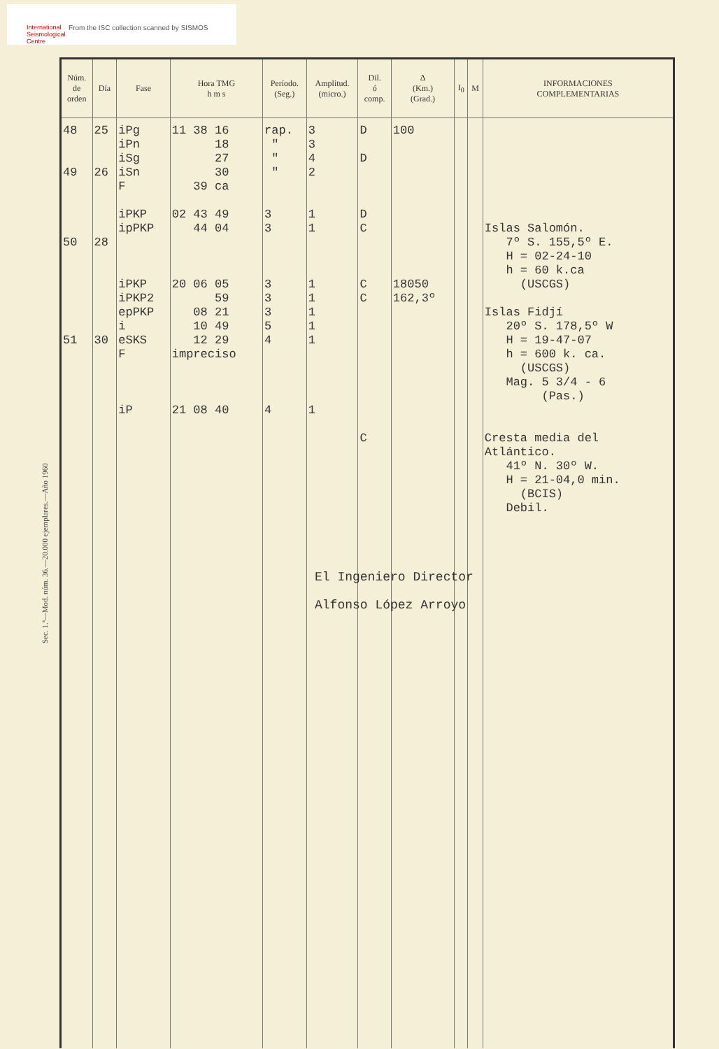International
Seismological
Centre
From the ISC collection scanned by SISMOS
Sec. 1.ª—Mod. núm. 36.—20.000 ejemplares.—Año 1960
| Núm. de orden | Día | Fase | Hora TMG h m s | Período. (Seg.) | Amplitud. (micro.) | Dil. ó comp. | Δ (Km.) (Grad.) | I<sub>0</sub> | M | INFORMACIONES COMPLEMENTARIAS |
| --- | --- | --- | --- | --- | --- | --- | --- | --- | --- | --- |
| 48 49 50 51 | 25 26 28 30 | iPg iPn iSg iSn F iPKP ipPKP iPKP iPKP2 epPKP i eSKS F iP | 11 38 16 18 27 30 39 ca 02 43 49 44 04 20 06 05 59 08 21 10 49 12 29 impreciso 21 08 40 | rap. " " " 3 3 3 3 3 5 4 4 | 3 3 4 2 1 1 1 1 1 1 1 1 | D D D C C C C | 100 18050 162,3º | | | Islas Salomón. 7º S. 155,5º E. H = 02-24-10 h = 60 k.ca (USCGS) Islas Fidjí 20º S. 178,5º W H = 19-47-07 h = 600 k. ca. (USCGS) Mag. 5 3/4 - 6 (Pas.) Cresta media del Atlántico. 41º N. 30º W. H = 21-04,0 min. (BCIS) Debil. |
El Ingeniero Director
Alfonso López Arroyo